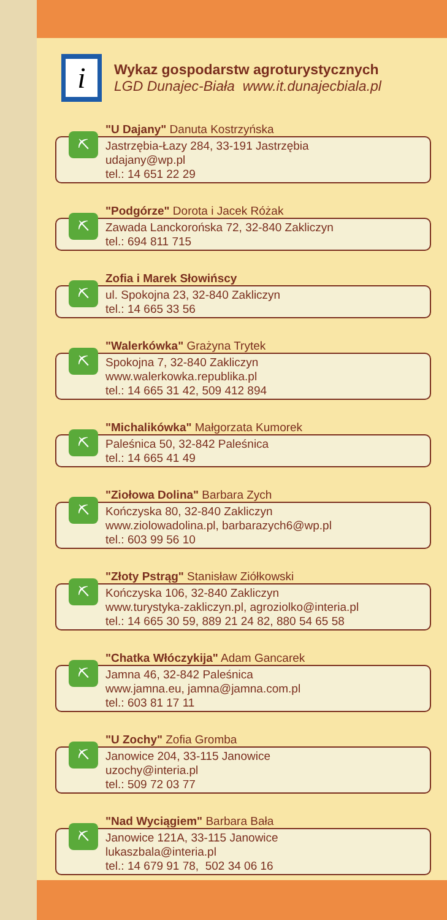i
Wykaz gospodarstw agroturystycznych
LGD Dunajec-Biała www.it.dunajecbiala.pl
⛏
"U Dajany" Danuta Kostrzyńska
Jastrzębia-Łazy 284, 33-191 Jastrzębia
udajany@wp.pl
tel.: 14 651 22 29
⛏
"Podgórze" Dorota i Jacek Różak
Zawada Lanckorońska 72, 32-840 Zakliczyn
tel.: 694 811 715
⛏
Zofia i Marek Słowińscy
ul. Spokojna 23, 32-840 Zakliczyn
tel.: 14 665 33 56
⛏
"Walerkówka" Grażyna Trytek
Spokojna 7, 32-840 Zakliczyn
www.walerkowka.republika.pl
tel.: 14 665 31 42, 509 412 894
⛏
"Michalikówka" Małgorzata Kumorek
Paleśnica 50, 32-842 Paleśnica
tel.: 14 665 41 49
⛏
"Ziołowa Dolina" Barbara Zych
Kończyska 80, 32-840 Zakliczyn
www.ziolowadolina.pl, barbarazych6@wp.pl
tel.: 603 99 56 10
⛏
"Złoty Pstrąg" Stanisław Ziółkowski
Kończyska 106, 32-840 Zakliczyn
www.turystyka-zakliczyn.pl, agroziolko@interia.pl
tel.: 14 665 30 59, 889 21 24 82, 880 54 65 58
⛏
"Chatka Włóczykija" Adam Gancarek
Jamna 46, 32-842 Paleśnica
www.jamna.eu, jamna@jamna.com.pl
tel.: 603 81 17 11
⛏
"U Zochy" Zofia Gromba
Janowice 204, 33-115 Janowice
uzochy@interia.pl
tel.: 509 72 03 77
⛏
"Nad Wyciągiem" Barbara Bała
Janowice 121A, 33-115 Janowice
lukaszbala@interia.pl
tel.: 14 679 91 78, 502 34 06 16